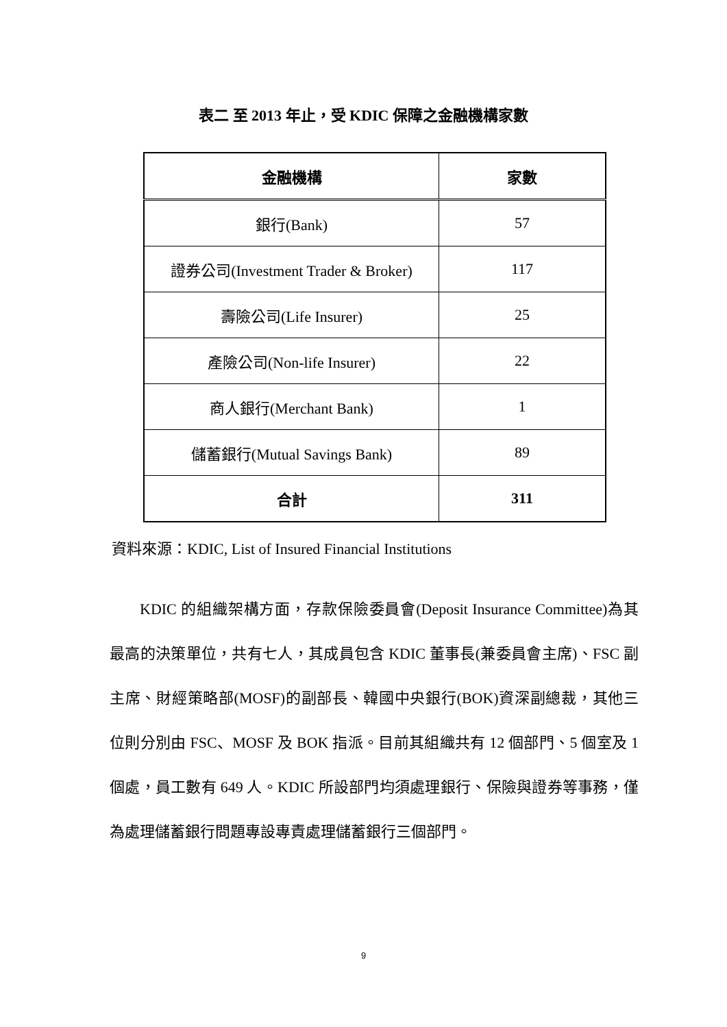表二 至 2013 年止，受 KDIC 保障之金融機構家數
| 金融機構 | 家數 |
| --- | --- |
| 銀行(Bank) | 57 |
| 證券公司(Investment Trader & Broker) | 117 |
| 壽險公司(Life Insurer) | 25 |
| 產險公司(Non-life Insurer) | 22 |
| 商人銀行(Merchant Bank) | 1 |
| 儲蓄銀行(Mutual Savings Bank) | 89 |
| 合計 | 311 |
資料來源：KDIC, List of Insured Financial Institutions
  KDIC 的組織架構方面，存款保險委員會(Deposit Insurance Committee)為其最高的決策單位，共有七人，其成員包含 KDIC 董事長(兼委員會主席)、FSC 副主席、財經策略部(MOSF)的副部長、韓國中央銀行(BOK)資深副總裁，其他三位則分別由 FSC、MOSF 及 BOK 指派。目前其組織共有 12 個部門、5 個室及 1 個處，員工數有 649 人。KDIC 所設部門均須處理銀行、保險與證券等事務，僅為處理儲蓄銀行問題專設專責處理儲蓄銀行三個部門。
9